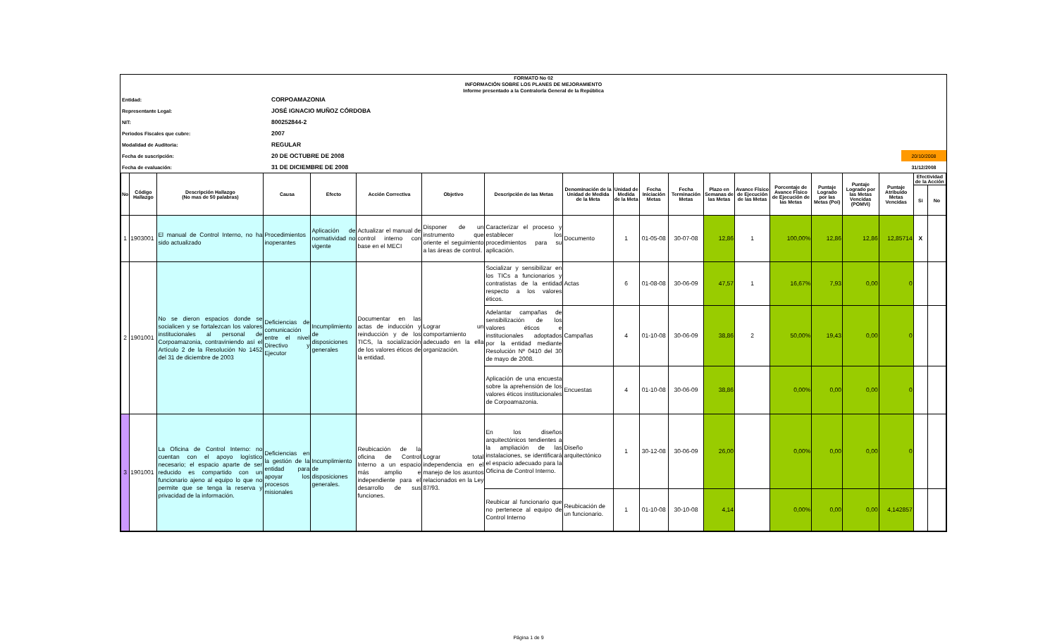FORMATO No 02
INFORMACIÓN SOBRE LOS PLANES DE MEJORAMIENTO
Informe presentado a la Contraloría General de la República
| Entidad: | CORPOAMAZONIA | |
| Representante Legal: | JOSÉ IGNACIO MUÑOZ CÓRDOBA | |
| NIT: | 800252844-2 | |
| Periodos Fiscales que cubre: | 2007 | |
| Modalidad de Auditoria: | REGULAR | |
| Fecha de suscripción: | 20 DE OCTUBRE DE 2008 | 20/10/2008 |
| Fecha de evaluación: | 31 DE DICIEMBRE DE 2008 | 31/12/2008 |
| No | Código Hallazgo | Descripción Hallazgo (No mas de 50 palabras) | Causa | Efecto | Acción Correctiva | Objetivo | Descripción de las Metas | Denominación de la Unidad de Medida de la Meta | Unidad de Medida de la Meta | Fecha Iniciación Metas | Fecha Terminación Metas | Plazo en Semanas de las Metas | Avance Físico de Ejecución de las Metas | Porcentaje de Avance Físico de Ejecución de las Metas | Puntaje Logrado por las Metas (Poi) | Puntaje Logrado por las Metas Vencidas (POMVi) | Puntaje Atribuido Metas Vencidas | Efectividad de la Acción | |
| --- | --- | --- | --- | --- | --- | --- | --- | --- | --- | --- | --- | --- | --- | --- | --- | --- | --- | --- | --- |
| | | | | | | | | | | | | | | | | | | Si | No |
| 1 | 1903001 | El manual de Control Interno, no ha sido actualizado | Procedimientos inoperantes | Aplicación de normatividad no vigente | Actualizar el manual de control interno con base en el MECI | Disponer de un instrumento que oriente el seguimiento a las áreas de control. | Caracterizar el proceso y establecer los procedimientos para su aplicación. | Documento | 1 | 01-05-08 | 30-07-08 | 12,86 | 1 | 100,00% | 12,86 | 12,86 | 12,85714 | X | |
| 2 | 1901001 | No se dieron espacios donde se socialicen y se fortalezcan los valores institucionales al personal de Corpoamazonia, contraviniendo así el Artículo 2 de la Resolución No 1452 del 31 de diciembre de 2003 | Deficiencias de comunicación entre el nivel Directivo y Ejecutor | Incumplimiento de disposiciones generales | Documentar en las actas de inducción y reinducción y de los TICS, la socialización de los valores éticos de la entidad. | Lograr un comportamiento adecuado en la ella organización. | Socializar y sensibilizar en los TICs a funcionarios y contratistas de la entidad respecto a los valores éticos. | Actas | 6 | 01-08-08 | 30-06-09 | 47,57 | 1 | 16,67% | 7,93 | 0,00 | 0 | | |
| | | | | | | | Adelantar campañas de sensibilización de los valores éticos e institucionales adoptados por la entidad mediante Resolución Nº 0410 del 30 de mayo de 2008. | Campañas | 4 | 01-10-08 | 30-06-09 | 38,86 | 2 | 50,00% | 19,43 | 0,00 | 0 | | |
| | | | | | | | Aplicación de una encuesta sobre la aprehensión de los valores éticos institucionales de Corpoamazonia. | Encuestas | 4 | 01-10-08 | 30-06-09 | 38,86 | | 0,00% | 0,00 | 0,00 | 0 | | |
| 3 | 1901001 | La Oficina de Control Interno: no cuentan con el apoyo logístico necesario; el espacio aparte de ser reducido es compartido con un funcionario ajeno al equipo lo que no permite que se tenga la reserva y privacidad de la información. | Deficiencias en la gestión de la entidad para apoyar los procesos misionales | Incumplimiento de disposiciones generales. | Reubicación de la oficina de Control Interno a un espacio más amplio e independiente para el desarrollo de sus funciones. | Lograr total independencia en el manejo de los asuntos relacionados en la Ley 87/93. | En los diseños arquitectónicos tendientes a la ampliación de las instalaciones, se identificará el espacio adecuado para la Oficina de Control Interno. | Diseño arquitectónico | 1 | 30-12-08 | 30-06-09 | 26,00 | | 0,00% | 0,00 | 0,00 | 0 | | |
| | | | | | | | Reubicar al funcionario que no pertenece al equipo de Control Interno | Reubicación de un funcionario. | 1 | 01-10-08 | 30-10-08 | 4,14 | | 0,00% | 0,00 | 0,00 | 4,142857 | | |
Página 1 de 9